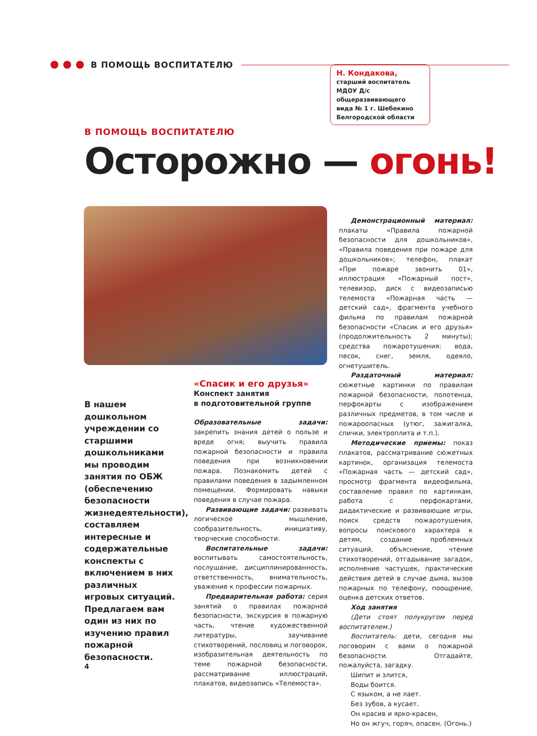В ПОМОЩЬ ВОСПИТАТЕЛЮ
Н. Кондакова,
старший воспитатель МДОУ Д/с общеразвивающего вида № 1 г. Шебекино Белгородской области
В ПОМОЩЬ ВОСПИТАТЕЛЮ
Осторожно — огонь!
В нашем дошкольном учреждении со старшими дошкольниками мы проводим занятия по ОБЖ (обеспечению безопасности жизнедеятельности), составляем интересные и содержательные конспекты с включением в них различных игровых ситуаций. Предлагаем вам один из них по изучению правил пожарной безопасности.
«Спасик и его друзья»
Конспект занятия
в подготовительной группе
Образовательные задачи: закрепить знания детей о пользе и вреде огня; выучить правила пожарной безопасности и правила поведения при возникновении пожара. Познакомить детей с правилами поведения в задымленном помещении. Формировать навыки поведения в случае пожара.
Развивающие задачи: развивать логическое мышление, сообразительность, инициативу, творческие способности.
Воспитательные задачи: воспитывать самостоятельность, послушание, дисциплинированность, ответственность, внимательность, уважение к профессии пожарных.
Предварительная работа: серия занятий о правилах пожарной безопасности, экскурсия в пожарную часть, чтение художественной литературы, заучивание стихотворений, пословиц и поговорок, изобразительная деятельность по теме пожарной безопасности, рассматривание иллюстраций, плакатов, видеозапись «Телемоста».
Демонстрационный материал: плакаты «Правила пожарной безопасности для дошкольников», «Правила поведения при пожаре для дошкольников»; телефон, плакат «При пожаре звонить 01», иллюстрация «Пожарный пост», телевизор, диск с видеозаписью телемоста «Пожарная часть — детский сад», фрагмента учебного фильма по правилам пожарной безопасности «Спасик и его друзья» (продолжительность 2 минуты); средства пожаротушения: вода, песок, снег, земля, одеяло, огнетушитель.
Раздаточный материал: сюжетные картинки по правилам пожарной безопасности, полотенца, перфокарты с изображением различных предметов, в том числе и пожароопасных (утюг, зажигалка, спички, электроплита и т.п.).
Методические приемы: показ плакатов, рассматривание сюжетных картинок, организация телемоста «Пожарная часть — детский сад», просмотр фрагмента видеофильма, составление правил по картинкам, работа с перфокартами, дидактические и развивающие игры, поиск средств пожаротушения, вопросы поискового характера к детям, создание проблемных ситуаций, объяснение, чтение стихотворений, отгадывание загадок, исполнение частушек, практические действия детей в случае дыма, вызов пожарных по телефону, поощрение, оценка детских ответов.
Ход занятия
(Дети стоят полукругом перед воспитателем.)
Воспитатель: дети, сегодня мы поговорим с вами о пожарной безопасности. Отгадайте, пожалуйста, загадку.
Шипит и злится,
Воды боится.
С языком, а не лает.
Без зубов, а кусает.
Он красив и ярко-красен,
Но он жгуч, горяч, опасен. (Огонь.)
4